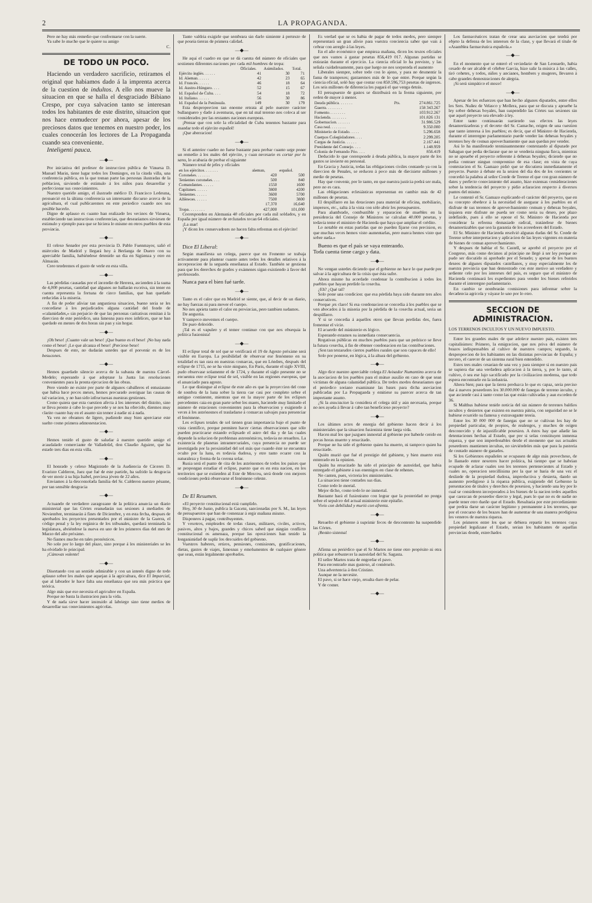2 LA PROPAGANDA.
Pero no hay más remedio que conformarse con la suerte.
Ya sabe lo mucho que le quiere su amigo
C.
DE TODO UN POCO.
Haciendo un verdadero sacrificio, retiramos el original que habiamos dado á la imprenta acerca de la cuestion de indultos. A ello nos mueve la situacion en que se halla el desgraciado Bibiano Crespo, por cuya salvacion tanto se interesan todos los habitantes de este distrito, situacion que nos hace enmudecer por ahora, apesar de los preciosos datos que tenemos en nuestro poder, los cuales conocerán los lectores de La Propaganda cuando sea conveniente.
Inteligenti pauca.
—◆—
Por iniciativa del profesor de instruccion pública de Vinuesa D. Manuel Marin, tiene lugar todos los Domingos, en la citada villa, una conferencia pública, en la que toman parte las personas ilustradas de la poblacion, sirviendo de estímulo á los niños para desarrollar y perfeccionar sus conocimientos.
Nuestro querido amigo, el ilustrado médico D. Francisco Ledesma, pronunció en la última conferencia un interesante discurso acerca de la agricultura, el cual publicaremos en este periodico cuando nos sea posible hacerlo.
Digno de aplauso es cuanto han realizado los vecinos de Vinuesa, estableciendo tan instructivas conferencias, que desearíamos sirviesen de estímulo y ejemplo para que se hiciera lo mismo en otros pueblos de esta provincia.
—◆—
El celoso Senador por esta provincia D. Pablo Fuenmayor, salió el miércoles de Madrid y llegará hoy á Berlanga de Duero con su apreciable familia, habiéndose detenido un dia en Sigüenza y otro en Almazán.
Creo tendremos el gusto de verle en esta villa.
—◆—
Las pérdidas causadas por el incendio de Herrera, ascienden á la suma de 4,000 pesetas, cantidad que algunos no hallarán exceiva, sin tener en cuenta representa la fortuna de cinco familias, que han quedado reducidas á la miseria.
A fin de poder aliviar tan angustiosa situacion, bueno seria se les concediese á los perjudicados alguna cantidad del fondo de «calamidades,» sin perjuicio de que las personas caritativas remitan á la direccion de este periódico, una limosna para esos infelices, que se han quedado en menos de dos horas sin pan y sin hogar.
—◆—
¡Oh beso! ¡Cuanto vale un beso! ¡Que bueno es el beso! ¡No hay nada como el beso! ¡Lo que alcanza el beso! ¡Precioso beso!
Despues de esto, no dudarán ustedes que el porvenir es de los besucones.
—◆—
Hemos guardado silencio acerca de la subasta de nuestra Cárcel-Modelo; esperando á que adoptase la Junta las resoluciones convenientes para la pronta ejecucion de las obras.
Pero viendo no existe por parte de algunos caballeros el entusiasmo que habia hace pocos meses, hemos procurado averiguar las causas de tal variacion, y no han sido infructuosas nuestras gestiones.
Como quiera que esta cuestion afecta á los intereses del distrito, sino se lleva pronto á cabo lo que procede y se nos ha ofrecido, diremos muy clarito cuanto hay en el asunto sin temor á nadie ni á nada.
Ya ven no obramos de ligero, pudiendo muy bien apreciarse este suelto como primera admonestacion.
—◆—
Hemos tenido el gusto de saludar á nuestro querido amigo el acaudalado comerciante de Valladolid, don Claudio Aguirre, que ha estado tres dias en esta villa.
—◆—
El honrado y celoso Magistrado de la Audiencia de Cáceres D. Evaristo Calderon, Juez que fué de este partido, ha sufrido la desgracia de ver morir á su hija Isabel, preciosa jóven de 22 años.
Enviamos á la desconsolada familia del Sr. Calderon nuestro pésame, por tan sensible desgracia
—◆—
Actuando de verdadero zaragozano de la política anuncia un diario ministerial que las Córtes reanudarán sus sesiones á mediados de Noviembre, terminarán á fines de Diciembre, y en esta fecha, despues de aprobados los proyectos presentados por el ministro de la Guerra, el código penal y la ley orgánica de los tribunales, quedará terminada la legislatura, abriéndose la nueva en uno de los primeros dias del mes de Marzo del año próximo.
No fiamos mucho en tales pronósticos.
No solo por lo largo del plazo, sino porque á los ministeriales se les ha olvidado lo principal:
¡Cánovas volente!
—◆—
Disertando con un sentido admirable y con un interés digno de todo aplauso sobre los males que aquejan á la agricultura, dice El Imparcial, que al labrador le hace falta una enseñanza que sea más práctica que teórica.
Algo más que eso necesita el agricultor en España.
Porque no basta la ilustracion para la vida.
Y de nada sirve hacer instruido al labriego sino tiene medios de desarrollar sus conocimientos agrícolas.
Tanto valdria exigirle que sembrara sin darlo simiente á pretexto de que poseía tierras de primera calidad.
—◆—
He aquí el cuadro en que se dá cuenta del número de oficiales que sostienen diferentes naciones por cada mil hombres de tropa:
| | Oficiales. | Asimilados. | Total. |
| --- | --- | --- | --- |
| Ejército inglés. . . . . . | 41 | 30 | 71 |
| Id. Aleman. . . . . . | 42 | 23 | 65 |
| Id. Francés. . . . . . | 46 | 18 | 64 |
| Id. Austro-Húngaro. . . . | 52 | 15 | 67 |
| Id. Español de Cuba. . . . | 54 | 18 | 72 |
| Id. Italiano. . . . . . | 56 | 30 | 86 |
| Id. Español de la Península. | 149 | 30 | 179 |
Esta desproporcion tan enorme retrata al pelo nuestro carácter bullanguero y dado á aventuras, que en tal mal terreno nos coloca al ser considerados por las restantes naciones europeas.
¡Pensar que con solo la oficialidad de Cuba tenemos bastante para mandar todo el ejército español!
¡Que aberracion!
—◆—
Si el anterior cuadro no fuese bastante para probar cuanto urge poner un remedio á los males del ejército, y cuan necesario es cortar por lo sano, lo acabaria de probar el siguiente
Número total de jefes y oficiales
| en los ejércitos. . . . . . . | aleman, | español. |
| --- | --- | --- |
| Coroneles. . . . . . . | 420 | 500 |
| Tenientes coroneles. . . . | 500 | 840 |
| Comandantes. . . . . . | 1550 | 1600 |
| Capitanes. . . . . . | 3800 | 4200 |
| Tenientes. . . . . . | 3600 | 5700 |
| Alféreces. . . . . . | 7500 | 3800 |
| | 17,370 | 16,640 |
| Tropa. . . . . . . . | 427,000 | 101,000 |
Corresponden en Alemania 40 oficiales por cada mil soldados, y en España por igual número de reclutados tocan 64 oficiales.
¡La mar!
¡Y dicen los conservadores no hacen falta reformas en el ejército!
—◆—
Dice El Liberal:
Según manifiesta un colega, parece que en Fomento se trabaja activamente para plantear cuanto antes todos los detalles relativos á la incorporacion de la segunda enseñanza al Estado. También se gestiona para que los derechos de grados y exámenes sigan existiendo á favor del profesorado.
Nunca para el bien fué tarde.
—◆—
Tanto es el calor que en Madrid se siente, que, al decir de un diario, no hay fuerzas ni para mover el cuerpo.
No nos aprieta tanto el calor en provincias, pero tambien sudamos.
De angustia.
Y tampoco movemos el cuerpo.
De puro dolorido.
¡Tal es el vapuleo y el temor continuo con que nos obsequia la política fusionista!
—◆—
El eclipse total de sol que se verificará el 19 de Agosto próximo será visible en Europa. La posibilidad de observar ese fenómeno en su totalidad es tan rara en nuestras comarcas, que en Lóndres, después del eclipse de 1715, no se ha visto ninguno, En Paris, durante el siglo XVIII, pudo observase solamente el de 1724, y durante el siglo presente no se encuentra otro eclipse total de sol, visible en las regiones europeas, que el anunciado para agosto.
Lo que distingue al eclipse de este año es que la proyeccion del cono de sombra de la luna sobre la tierra cae casi por completo sobre el antiguo continente, mientras que en la mayor parte de los eclipses precedentes caia en gran parte sobre los mares, haciendo muy limitado el número de estaciones convenientes para la observacion y exigiendo á veces á los astrónomos el trasladarse á comarcas salvajes para presenciar el fenómeno.
Los eclipses totales de sol tienen gran importancia bajo el punto de vista científico, porque permiten hacer ciertas observaciones que sólo pueden practicarse estando eclipsado el astro del dia y de las cuales depende la solucion de problemas astronómicos, todavía no resueltos. La existencia de planetas intramercuriales, cuya presencia no puede ser investigada por la proximidad del sol más que cuando éste se encuentra oculto por la luna, es todavia dudosa, y otro tanto ocurre con la naturaleza y forma de la corona solar.
Rusia será el punto de cita de los astrónomos de todos los países que se propongan estudiar el eclipse, puesto que es en esta nacion, en los territorios que se extienden al Este de Moscou, será donde con mejores condiciones podrá observarse el fenómeno celeste.
—◆—
De El Resumen.
«El proyecto constitucional está cumplido.
Hoy, 30 de Junio, publica la Gaceta, sancionadas por S. M., las leyes de presupuestos que han de comenzar á regir mañana mismo.
Disponeos á pagar, contribuyentes.
Y vosotros, empleados de todas clases, militares, civiles, activos, pasivos, altos y bajos, grandes y chicos sabed que ningún conflicto constitucional os amenaza, porque las oposiciones han tenido la longanimidad de suplir los descuidos del gobierno.
Vuestros haberes, retiros, pensiones, comisiones, gratificaciones, dietas, gastos de viajes, limosnas y emolumentos de cualquier género que sean, están legalmente aprobados.
Es verdad que se os habia de pagar de todos modos, pero siempre representará un gran alivio para vuestra conciencia saber que vais á cobrar con arreglo á las leyes.
En el año económico que empieza mañana, dicen los textos oficiales que nos vamos á gastar pesetas 856,419 017. Algunas partidas se estirarán durante el ejercicio. La ciencia oficial lo ha previsto, y las señala cuidadosamente, para que luego no nos sorprenda el aumento
Liberales siempre, sobre todo con lo ajeno, y para no desmentir la fama de tramposos; gastaremos más de lo que entre. Porque según la ciencia oficial, soló hay que contar con 850.596,753 pesetas de ingresos. Los seis millones de diferencia los pagará el que venga detrás.
El presupuesto de gastos se distribuirá en la forma siguiente, por orden de mayor á menor.
| Deuda pública. . . . . . . | Pts. | 274.861.725 |
| Guerra. . . . . . . . | | 158 343.267 |
| Fomento. . . . . . . . | | 103.912.267 |
| Hacienda. . . . . . . . | | 101.826 131 |
| Gobernacion. . . . . . . | | 31.986.529 |
| Casa real. . . . . . . . | | 9.350.000 |
| Ministerio de Estado. . . . . | | 5.296.658 |
| Cuerpos Colegisladores. . . . | | 2.299.205 |
| Cargas de Justicia. . . . . . | | 2.167.441 |
| Presidente del Consejo. . . . | | 1.148.959 |
| Colonia de Fernando Póo. . . . | | 856.419 |
Deducido lo que corresponde á deuda pública, la mayor parte de los gastos se invierte en personal.
En Gracia y Justicia, todas las obligaciones civiles contando ya con la direccion de Penales, se reducen á poco más de diecisiete millones y medio de pesetas.
Hay que convenir, por lo tanto, en que nuestra justicia podrá ser mala, pero no es cara.
Las obligaciones eclesiásticas representan en cambio más de 42 millones de pesetas.
El despilfarro en las dotaciones para material de oficina, mobiliario, impresos, etc., salta á la vista con sólo abrir los presupuestos.
Para alumbrado, combustible y reparacion de muebles en la presidencia del Consejo de Ministros se calculan 40.000 pesetas, y todavía teme el ministro de Hacienda que haya que ampliar el crédito.
Lo notable en estas partidas que no pueden fijarse con precision, es que muchas veces hemos visto aumentarlas, pero nunca hemos visto que sobre nada.»
Bueno es que el país se vaya enterando.
Toda cuenta tiene cargo y data.
—◆—
No vengan ustedes diciendo que el gobierno no hace lo que puede por salvar á la agricultura de la crísis que ésta sufre.
Ahora mismo ha acordado condonar la contribucion á todos los pueblos que hayan perdido la cosecha.
¿Eh? ¿Qué tal?
Solo pone una condicion: que esa pérdida haya sido durante tres años consecutivos.
Porque ¡es claro! Si esa condonacion se concedia á los pueblos que se ven abocados á la miseria por la pérdida de la cosecha actual, seria un despilfarro.
Y si se concedia á aquellos otros que llevan perdidas dos, fuera fomentar el vicio.
El acuerdo del ministerio es lógico.
Esperando estamos su inmediata consecuencia.
Rogativas públicas en muchos pueblos para que un pedrisco se lleve la futura cosecha, á fin de obtener condonacion en las contribuciones.
¡Son tan testarudos ciertos pueblos rurales que son capaces de ello!
Solo por ponerse, en lógica, á la altura del gobierno.
—◆—
Algo dice nuestro apreciable colega El Avisador Numantino acerca de la asociacion de los pueblos para el mútuo auxilio en caso de que sean victimas de alguna calamidad pública. De todos modos desearíamos que el periodico soriano examinase las bases para dicha asociacion publicadas por La Propaganda y emitiese su parecer acerca de tan importante asunto.
¿Si la asociacion la considera el colega útil y aún necesaria, porque no nos ayuda á llevar á cabo tan beneficioso proyecto?
—◆—
Los últimos actos de energía del gobierno hacen decir á los ministeriales que la situacion fusionista tiene larga vida.
Hacen mal los que juzguen inmortal al gobierno por haberle creido en pocas horas muerto y resucitado.
Porque no ha sido el gobierno quien ha muerto, ni tampoco quien ha resucitado.
Quién murió que fué el prestigio del gabinete, y bien muerto está enterrado en la opinion.
Quién ha resucitado ha sido el principio de autoridad, que habia entregado el gabinete á sus enemigos en clase de rehenes.
No canten, pues, victoria los ministeriales.
La situacion tiene contados sus dias.
Como todo lo mortal.
Mejor dicho, como todo lo no inmortal.
Bastante hará el fusionismo con lograr que la posteridad no ponga sobre el sepulcro del actual ministerio este epitafio.
Vivio con debilidad y murió con afrenta.
—◆—
Resuelto el gobierno á suprimir focos de descontento ha suspendido las Córtes.
¡Bonito sistema!
—◆—
Afirma un periódico que el Sr Martos no tiene otro propósito ni otra politica que robustecer la autoridad del Sr. Sagasta.
El señor Martos trata de engordar el pavo.
Para encontrarlo mas gustoso, al comérselo.
Una advertencia á don Cristino.
Aunque no la necesite.
El pavo, si se hace viejo, resulta duro de pelar.
Y de comer.
—◆—
Los farmacéuticos tratan de crear una asociacion que tendrá por objeto la defensa de los intereses de la clase, y que llevará el título de «Asamblea farmacéutica española.»
—◆—
En el momento que se enteró el vecindario de San Leonardo, habia cesado de ser alcalde el célebre Garcia, hizo salir la música á las calles, tiró cohetes, y todos, niños y ancianos, hombres y mugeres, llevaron á cabo grandes demostraciones de alegria.
¡Si será simpático el mozo!
—◆—
Apesar de los esfuerzos que han hecho algunos diputados, entre ellos los Sres. Nuñez de Velasco y Mollera, para que se discuta y apruebe la ley sobre dehesas boyales, han suspendido las Córtes sus sesiones sin que aquel proyecto sea elevado á ley.
Entre tanto continuarán surtiendo sus efectos las leyes desamortizadoras y el decreto del Sr. Camacho, origen de una cuestion que tanto interesa á los pueblos; es decir, que el Ministro de Hacienda, durante el interregno parlamentario puede vender las dehesas boyales y terrenos hoy de comun aprovechamiento que aun quedan por vender.
Asi lo ha manifestado terminantemente contestando al diputado por Sahagun que pedia declarase que no se venderia ninguna finca, mientras no se apruebe el proyecto referente á dehesas boyales; diciendo que no podia contraer ningun compromiso de esa clase; en vista de cuya contestacion el Sr. Gamazo pidió que se discutiera inmediatamente el proyecto. Puesto á debate en la sesion del dia dos de los corrientes se concedió la palabra al señor Conde de Toreno el que con gran número de datos y perfecto conocimiento del asunto, hizo extensas consideraciones sobre la tendencia del proyecto y pidio aclaracion respecto á diversos puntos del mismo.
Le contestó el Sr. Gamazo explicando el carácter del proyecto, que en su concepto obedece á la necesidad de asegurar á los pueblos en el disfrute de sus terrenos de aprovechamiento comum y dehesas boyales, siquiera este disfrute no pueda ser como seria su deseo, por plazo indefinido, pues á ello se opone el Sr. Ministro de Hacienda por considerar la reforma demasiado radical, tratándose de bienes desamortizables que son la garantía de los acreedores del Estado.
El Sr. Ministro de Hacienda resolvió algunas dudas del Sr. Conde de Toreno sobre interpretacion y aplicacion de las leyes vigentes en materia de bienes de comun aprovechamiento.
Y despues de hablar el Sr. Castell, se aprobó el proyecto por el Congreso, más como decimos al principio no llegó á ser ley porque no pudo ser discutido ni aprobado por el Senado; y apesar de los buenos deseos de algunos diputados castellanos, y muy especialmente los de nuestra provincia que han demostrado con este motivo un verdadero y ardiente celo por los intereses del país, es seguro que el ministro de Hacienda continuará los expedientes para vender los bienes referidos durante el interregno parlamentario.
En cambio se nombrarán comisiones para informar sobre la decadencia agricola y váyase lo uno por lo otro.
SECCION DE ADMINISTRACION.
LOS TERRENOS INCULTOS Y UN NUEVO IMPUESTO.
Entre los grandes males de que adolece nuestro pais, existen tres capitalisimos: Primero, la emigracion, que nos priva del número de brazos indispensables al cultivo de nuestros campos; segundo, la desproporcion de los habitantes en las distintas provincias de España; y tercero, el carecer de un sistema rural bien entendido.
Estos tres males cesarian de una vez y para siempre si en nuestro pais se supiera dar una verdadera aplicacion á la tierra, y, por lo tanto, al cultivo, ó sea ese lujo sacrificado por la civilizacion moderna, que todo espera encontrarlo en la industria.
Ahora bien; para que la tierra produzca lo que es capaz, sería preciso dar á nuevos poseedores los 30.000.000 de fanegas de terreno inculto, y que asciende casi á tanto como las que están cultivadas y aun exceden de 36.
Si Malthus hubiese tenido noticia del sin número de terrenos baldios incultos y desiertos que existen en nuestra pátria, con seguridad no se le hubiese ocurrido su famosa y extravagante teoría.
Entre los 30 000 000 de fanegas que no se cultivan los hay de propiedad particular, de propios, de realengos, y muchos de orígen desconocido y de injustificable posesion. A éstos hay que añadir las detentaciones hechas al Estado, que por si solas constituyen inmensa riqueza, y que son imperdonables desde el momento que sus actuales poseedores mantienen incultas, no sirviéndoles más que para la pastoria de contado número de ganados.
Si los Gobiernos españoles se ocupasen de algo más provechoso, de lo llamado entre nosotros hacer politica, há tiempo que se habrian ocupado de aclarar cuales son los terrenos pertenecientes al Estado y cuales no, operacion sencillisima por la que se haria de una vez el deslinde de la propiedad dudosa, improductiva y desierta, dando un aumento prodigioso á la riqueza pública, exigiendo del Gobierno la presentacion de títulos y derechos de posesion, y haciendo una ley por lo cual se consideren incorporados á los bienes de la nacion todos aquellos que carezcan de poseedor directo y legal, pues lo que no es de nadie no puede tener otro dueño que el Estado. Resultaria por este procedimiento que podria darse un carácter legítimo y permanente á los terrenos, que por el concurso de los brazos han de aumentar de una manera prodigiosa los veneros de nuestra riqueza.
Los primeros entre los que se debiera repartir los terrenos cuya propiedad legalizase el Estado, serian los habitantes de aquellas provincias donde, estrechados